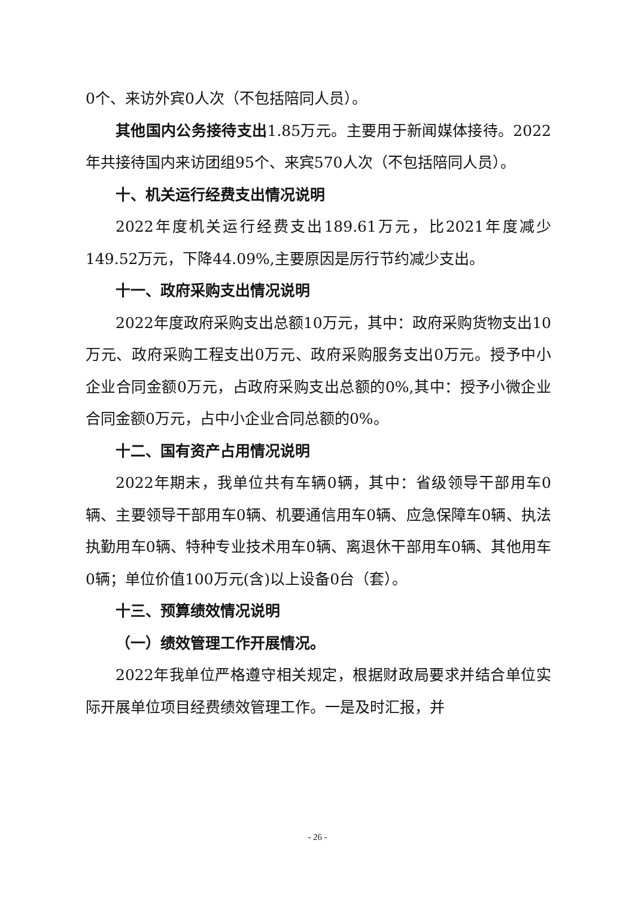0个、来访外宾0人次（不包括陪同人员）。
其他国内公务接待支出1.85万元。主要用于新闻媒体接待。2022年共接待国内来访团组95个、来宾570人次（不包括陪同人员）。
十、机关运行经费支出情况说明
2022年度机关运行经费支出189.61万元，比2021年度减少149.52万元，下降44.09%,主要原因是厉行节约减少支出。
十一、政府采购支出情况说明
2022年度政府采购支出总额10万元，其中：政府采购货物支出10万元、政府采购工程支出0万元、政府采购服务支出0万元。授予中小企业合同金额0万元，占政府采购支出总额的0%,其中：授予小微企业合同金额0万元，占中小企业合同总额的0%。
十二、国有资产占用情况说明
2022年期末，我单位共有车辆0辆，其中：省级领导干部用车0辆、主要领导干部用车0辆、机要通信用车0辆、应急保障车0辆、执法执勤用车0辆、特种专业技术用车0辆、离退休干部用车0辆、其他用车0辆；单位价值100万元(含)以上设备0台（套）。
十三、预算绩效情况说明
（一）绩效管理工作开展情况。
2022年我单位严格遵守相关规定，根据财政局要求并结合单位实际开展单位项目经费绩效管理工作。一是及时汇报，并
- 26 -